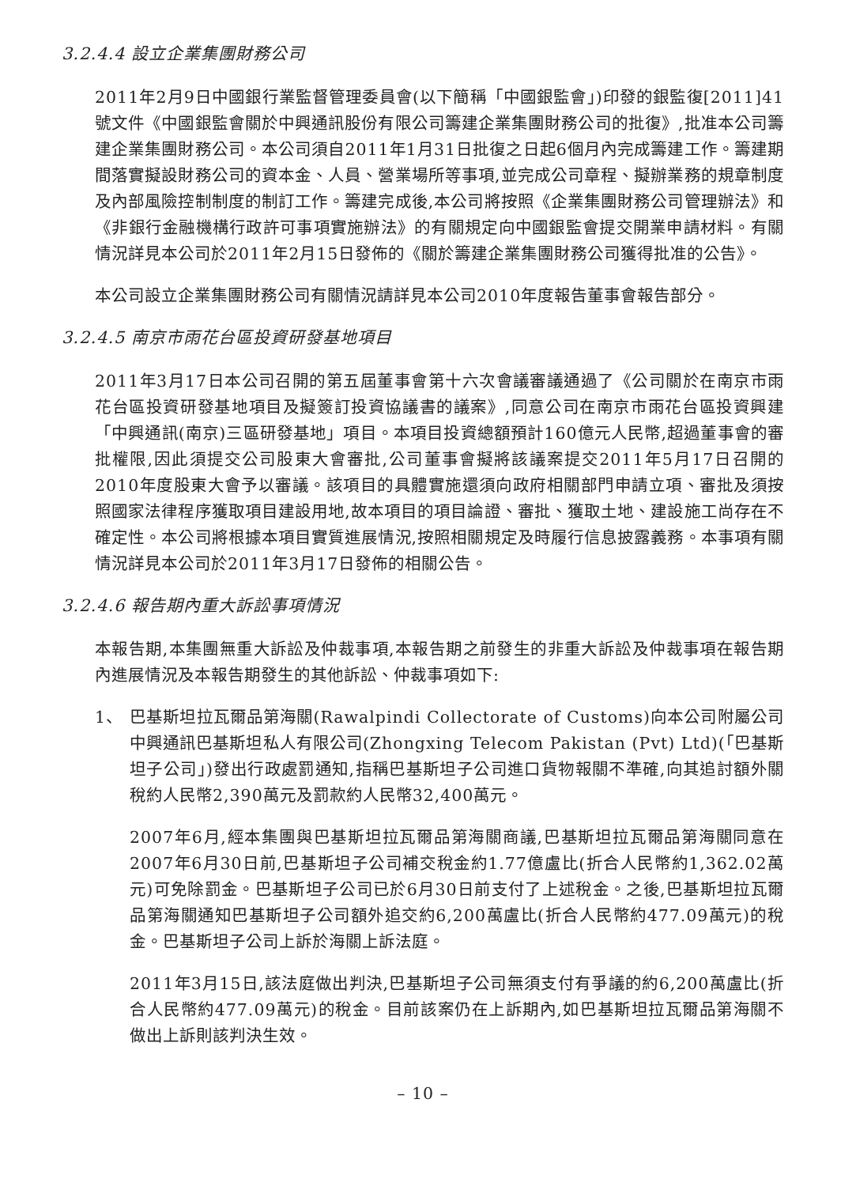3.2.4.4 設立企業集團財務公司
2011年2月9日中國銀行業監督管理委員會(以下簡稱「中國銀監會」)印發的銀監復[2011]41號文件《中國銀監會關於中興通訊股份有限公司籌建企業集團財務公司的批復》,批准本公司籌建企業集團財務公司。本公司須自2011年1月31日批復之日起6個月內完成籌建工作。籌建期間落實擬設財務公司的資本金、人員、營業場所等事項,並完成公司章程、擬辦業務的規章制度及內部風險控制制度的制訂工作。籌建完成後,本公司將按照《企業集團財務公司管理辦法》和《非銀行金融機構行政許可事項實施辦法》的有關規定向中國銀監會提交開業申請材料。有關情況詳見本公司於2011年2月15日發佈的《關於籌建企業集團財務公司獲得批准的公告》。
本公司設立企業集團財務公司有關情況請詳見本公司2010年度報告董事會報告部分。
3.2.4.5 南京市雨花台區投資研發基地項目
2011年3月17日本公司召開的第五屆董事會第十六次會議審議通過了《公司關於在南京市雨花台區投資研發基地項目及擬簽訂投資協議書的議案》,同意公司在南京市雨花台區投資興建「中興通訊(南京)三區研發基地」項目。本項目投資總額預計160億元人民幣,超過董事會的審批權限,因此須提交公司股東大會審批,公司董事會擬將該議案提交2011年5月17日召開的2010年度股東大會予以審議。該項目的具體實施還須向政府相關部門申請立項、審批及須按照國家法律程序獲取項目建設用地,故本項目的項目論證、審批、獲取土地、建設施工尚存在不確定性。本公司將根據本項目實質進展情況,按照相關規定及時履行信息披露義務。本事項有關情況詳見本公司於2011年3月17日發佈的相關公告。
3.2.4.6 報告期內重大訴訟事項情況
本報告期,本集團無重大訴訟及仲裁事項,本報告期之前發生的非重大訴訟及仲裁事項在報告期內進展情況及本報告期發生的其他訴訟、仲裁事項如下:
1、 巴基斯坦拉瓦爾品第海關(Rawalpindi Collectorate of Customs)向本公司附屬公司中興通訊巴基斯坦私人有限公司(Zhongxing Telecom Pakistan (Pvt) Ltd)(「巴基斯坦子公司」)發出行政處罰通知,指稱巴基斯坦子公司進口貨物報關不準確,向其追討額外關稅約人民幣2,390萬元及罰款約人民幣32,400萬元。
2007年6月,經本集團與巴基斯坦拉瓦爾品第海關商議,巴基斯坦拉瓦爾品第海關同意在2007年6月30日前,巴基斯坦子公司補交稅金約1.77億盧比(折合人民幣約1,362.02萬元)可免除罰金。巴基斯坦子公司已於6月30日前支付了上述稅金。之後,巴基斯坦拉瓦爾品第海關通知巴基斯坦子公司額外追交約6,200萬盧比(折合人民幣約477.09萬元)的稅金。巴基斯坦子公司上訴於海關上訴法庭。
2011年3月15日,該法庭做出判決,巴基斯坦子公司無須支付有爭議的約6,200萬盧比(折合人民幣約477.09萬元)的稅金。目前該案仍在上訴期內,如巴基斯坦拉瓦爾品第海關不做出上訴則該判決生效。
– 10 –